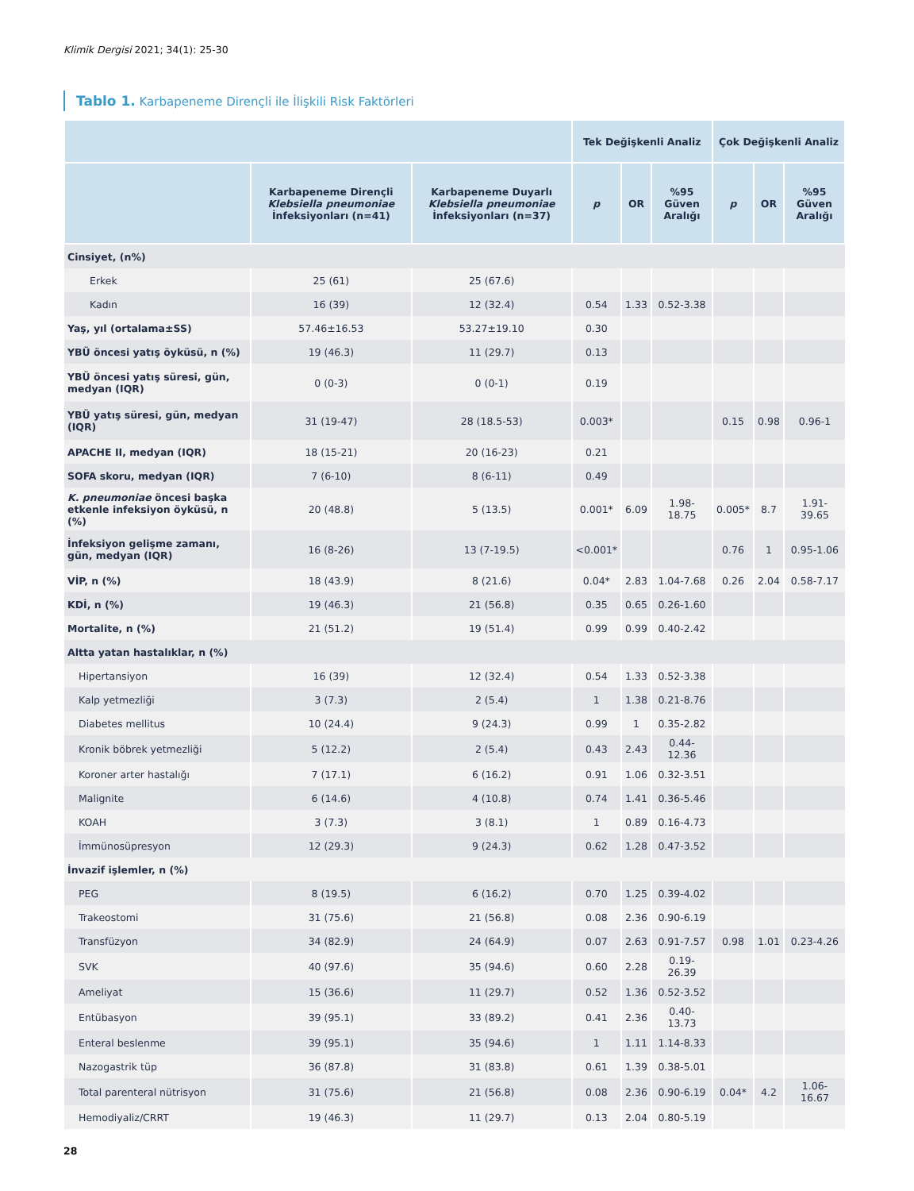Klimik Dergisi 2021; 34(1): 25-30
Tablo 1. Karbapeneme Dirençli ile İlişkili Risk Faktörleri
| | | | Tek Değişkenli Analiz | | | Çok Değişkenli Analiz | | |
| --- | --- | --- | --- | --- | --- | --- | --- | --- |
| | Karbapeneme Dirençli Klebsiella pneumoniae İnfeksiyonları (n=41) | Karbapeneme Duyarlı Klebsiella pneumoniae İnfeksiyonları (n=37) | p | OR | %95 Güven Aralığı | p | OR | %95 Güven Aralığı |
| Cinsiyet, (n%) | | | | | | | | |
| Erkek | 25 (61) | 25 (67.6) | | | | | | |
| Kadın | 16 (39) | 12 (32.4) | 0.54 | 1.33 | 0.52-3.38 | | | |
| Yaş, yıl (ortalama±SS) | 57.46±16.53 | 53.27±19.10 | 0.30 | | | | | |
| YBÜ öncesi yatış öyküsü, n (%) | 19 (46.3) | 11 (29.7) | 0.13 | | | | | |
| YBÜ öncesi yatış süresi, gün, medyan (IQR) | 0 (0-3) | 0 (0-1) | 0.19 | | | | | |
| YBÜ yatış süresi, gün, medyan (IQR) | 31 (19-47) | 28 (18.5-53) | 0.003* | | | 0.15 | 0.98 | 0.96-1 |
| APACHE II, medyan (IQR) | 18 (15-21) | 20 (16-23) | 0.21 | | | | | |
| SOFA skoru, medyan (IQR) | 7 (6-10) | 8 (6-11) | 0.49 | | | | | |
| K. pneumoniae öncesi başka etkenle infeksiyon öyküsü, n (%) | 20 (48.8) | 5 (13.5) | 0.001* | 6.09 | 1.98-18.75 | 0.005* | 8.7 | 1.91-39.65 |
| İnfeksiyon gelişme zamanı, gün, medyan (IQR) | 16 (8-26) | 13 (7-19.5) | <0.001* | | | 0.76 | 1 | 0.95-1.06 |
| VİP, n (%) | 18 (43.9) | 8 (21.6) | 0.04* | 2.83 | 1.04-7.68 | 0.26 | 2.04 | 0.58-7.17 |
| KDİ, n (%) | 19 (46.3) | 21 (56.8) | 0.35 | 0.65 | 0.26-1.60 | | | |
| Mortalite, n (%) | 21 (51.2) | 19 (51.4) | 0.99 | 0.99 | 0.40-2.42 | | | |
| Altta yatan hastalıklar, n (%) | | | | | | | | |
| Hipertansiyon | 16 (39) | 12 (32.4) | 0.54 | 1.33 | 0.52-3.38 | | | |
| Kalp yetmezliği | 3 (7.3) | 2 (5.4) | 1 | 1.38 | 0.21-8.76 | | | |
| Diabetes mellitus | 10 (24.4) | 9 (24.3) | 0.99 | 1 | 0.35-2.82 | | | |
| Kronik böbrek yetmezliği | 5 (12.2) | 2 (5.4) | 0.43 | 2.43 | 0.44-12.36 | | | |
| Koroner arter hastalığı | 7 (17.1) | 6 (16.2) | 0.91 | 1.06 | 0.32-3.51 | | | |
| Malignite | 6 (14.6) | 4 (10.8) | 0.74 | 1.41 | 0.36-5.46 | | | |
| KOAH | 3 (7.3) | 3 (8.1) | 1 | 0.89 | 0.16-4.73 | | | |
| İmmünosüpresyon | 12 (29.3) | 9 (24.3) | 0.62 | 1.28 | 0.47-3.52 | | | |
| İnvazif işlemler, n (%) | | | | | | | | |
| PEG | 8 (19.5) | 6 (16.2) | 0.70 | 1.25 | 0.39-4.02 | | | |
| Trakeostomi | 31 (75.6) | 21 (56.8) | 0.08 | 2.36 | 0.90-6.19 | | | |
| Transfüzyon | 34 (82.9) | 24 (64.9) | 0.07 | 2.63 | 0.91-7.57 | 0.98 | 1.01 | 0.23-4.26 |
| SVK | 40 (97.6) | 35 (94.6) | 0.60 | 2.28 | 0.19-26.39 | | | |
| Ameliyat | 15 (36.6) | 11 (29.7) | 0.52 | 1.36 | 0.52-3.52 | | | |
| Entübasyon | 39 (95.1) | 33 (89.2) | 0.41 | 2.36 | 0.40-13.73 | | | |
| Enteral beslenme | 39 (95.1) | 35 (94.6) | 1 | 1.11 | 1.14-8.33 | | | |
| Nazogastrik tüp | 36 (87.8) | 31 (83.8) | 0.61 | 1.39 | 0.38-5.01 | | | |
| Total parenteral nütrisyon | 31 (75.6) | 21 (56.8) | 0.08 | 2.36 | 0.90-6.19 | 0.04* | 4.2 | 1.06-16.67 |
| Hemodiyaliz/CRRT | 19 (46.3) | 11 (29.7) | 0.13 | 2.04 | 0.80-5.19 | | | |
28